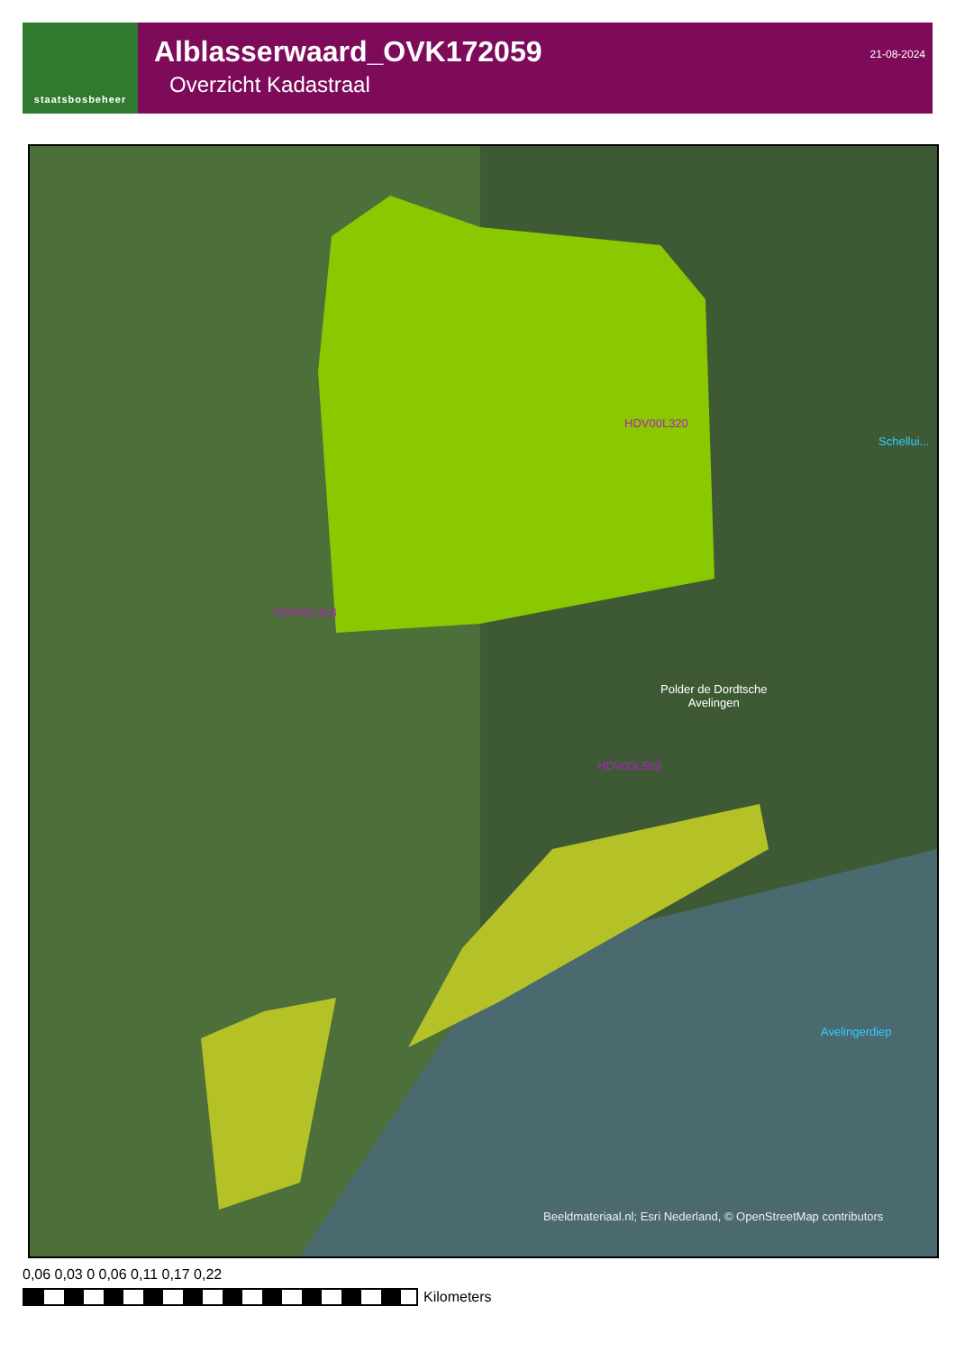staatsbosbeheer
Alblasserwaard_OVK172059
Overzicht Kadastraal
21-08-2024
Schellui...
HDV00L320
HDV00L318
Polder de Dordtsche
Avelingen
HDV00L509
Avelingerdiep
Beeldmateriaal.nl; Esri Nederland, © OpenStreetMap contributors
0,06 0,03 0 0,06 0,11 0,17 0,22
Kilometers